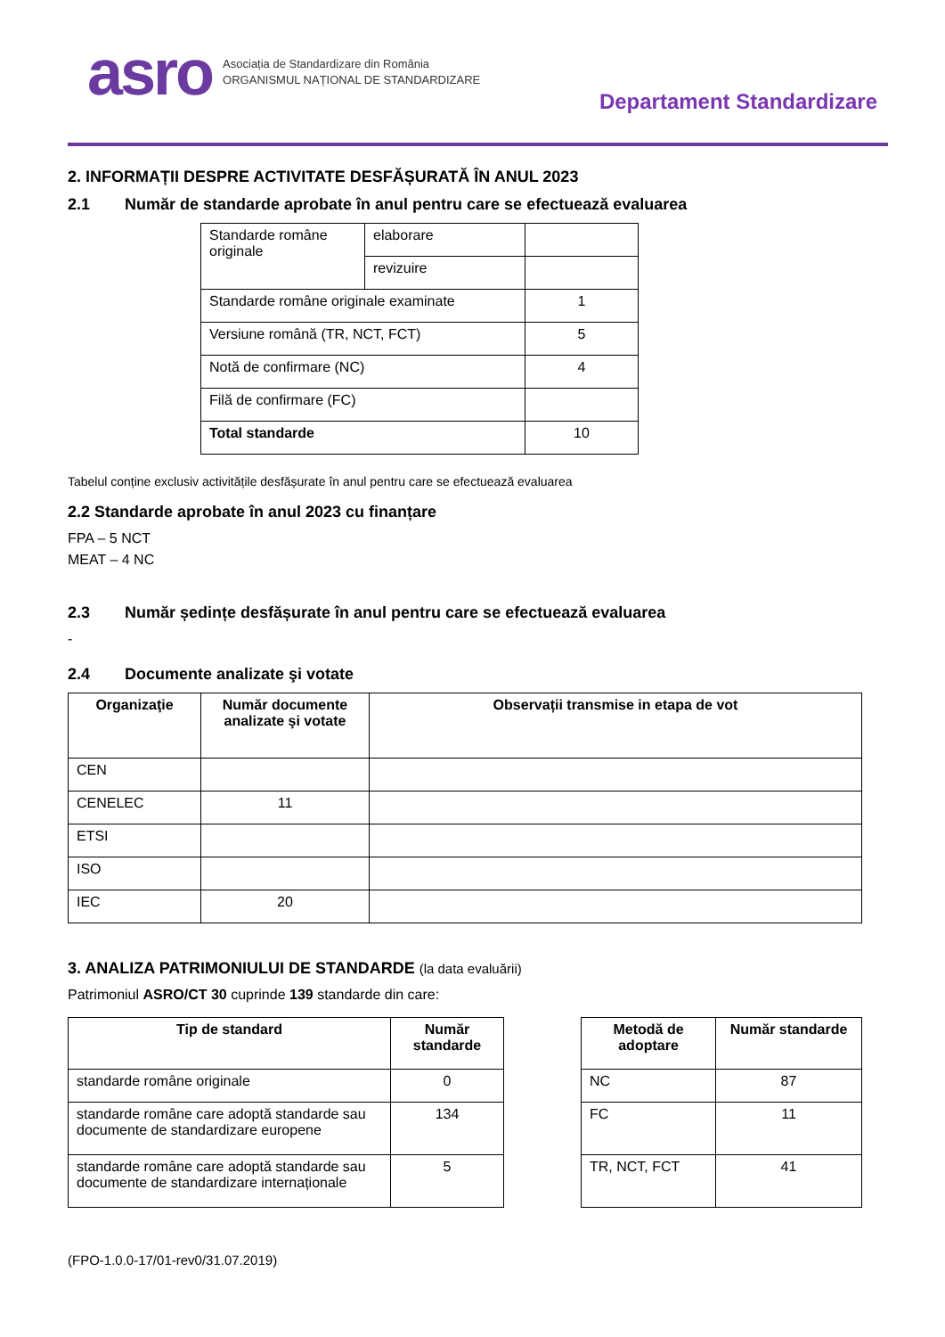asro Asociația de Standardizare din România
ORGANISMUL NAȚIONAL DE STANDARDIZARE
Departament Standardizare
2. INFORMAȚII DESPRE ACTIVITATE DESFĂȘURATĂ ÎN ANUL 2023
2.1 Număr de standarde aprobate în anul pentru care se efectuează evaluarea
| Standarde române originale | elaborare | |
| | revizuire | |
| Standarde române originale examinate | | 1 |
| Versiune română (TR, NCT, FCT) | | 5 |
| Notă de confirmare (NC) | | 4 |
| Filă de confirmare (FC) | | |
| Total standarde | | 10 |
Tabelul conține exclusiv activitățile desfășurate în anul pentru care se efectuează evaluarea
2.2 Standarde aprobate în anul 2023 cu finanțare
FPA – 5 NCT
MEAT – 4 NC
2.3 Număr ședințe desfășurate în anul pentru care se efectuează evaluarea
-
2.4 Documente analizate şi votate
| Organizaţie | Număr documente analizate şi votate | Observații transmise in etapa de vot |
| --- | --- | --- |
| CEN | | |
| CENELEC | 11 | |
| ETSI | | |
| ISO | | |
| IEC | 20 | |
3. ANALIZA PATRIMONIULUI DE STANDARDE (la data evaluării)
Patrimoniul ASRO/CT 30 cuprinde 139 standarde din care:
| Tip de standard | Număr standarde |
| --- | --- |
| standarde române originale | 0 |
| standarde române care adoptă standarde sau documente de standardizare europene | 134 |
| standarde române care adoptă standarde sau documente de standardizare internaționale | 5 |
| Metodă de adoptare | Număr standarde |
| --- | --- |
| NC | 87 |
| FC | 11 |
| TR, NCT, FCT | 41 |
(FPO-1.0.0-17/01-rev0/31.07.2019)